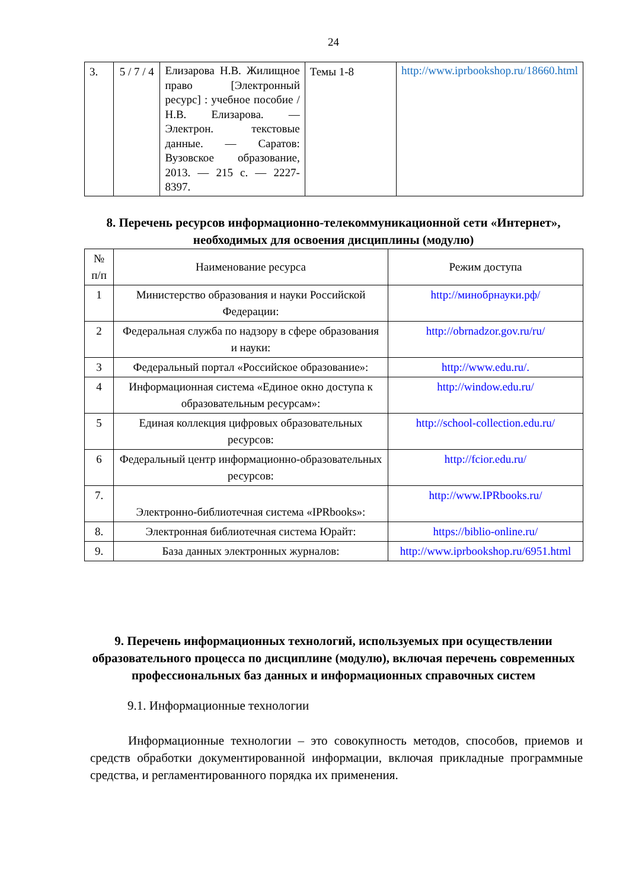24
| 3. | 5 / 7 / 4 | Елизарова Н.В. Жилищное право [Электронный ресурс] : учебное пособие / Н.В. Елизарова. — Электрон. текстовые данные. — Саратов: Вузовское образование, 2013. — 215 c. — 2227-8397. | Темы 1-8 | http://www.iprbookshop.ru/18660.html |
8. Перечень ресурсов информационно-телекоммуникационной сети «Интернет», необходимых для освоения дисциплины (модулю)
| № п/п | Наименование ресурса | Режим доступа |
| --- | --- | --- |
| 1 | Министерство образования и науки Российской Федерации: | http://минобрнауки.рф/ |
| 2 | Федеральная служба по надзору в сфере образования и науки: | http://obrnadzor.gov.ru/ru/ |
| 3 | Федеральный портал «Российское образование»: | http://www.edu.ru/. |
| 4 | Информационная система «Единое окно доступа к образовательным ресурсам»: | http://window.edu.ru/ |
| 5 | Единая коллекция цифровых образовательных ресурсов: | http://school-collection.edu.ru/ |
| 6 | Федеральный центр информационно-образовательных ресурсов: | http://fcior.edu.ru/ |
| 7. | Электронно-библиотечная система «IPRbooks»: | http://www.IPRbooks.ru/ |
| 8. | Электронная библиотечная система Юрайт: | https://biblio-online.ru/ |
| 9. | База данных электронных журналов: | http://www.iprbookshop.ru/6951.html |
9. Перечень информационных технологий, используемых при осуществлении образовательного процесса по дисциплине (модулю), включая перечень современных профессиональных баз данных и информационных справочных систем
9.1. Информационные технологии
Информационные технологии – это совокупность методов, способов, приемов и средств обработки документированной информации, включая прикладные программные средства, и регламентированного порядка их применения.